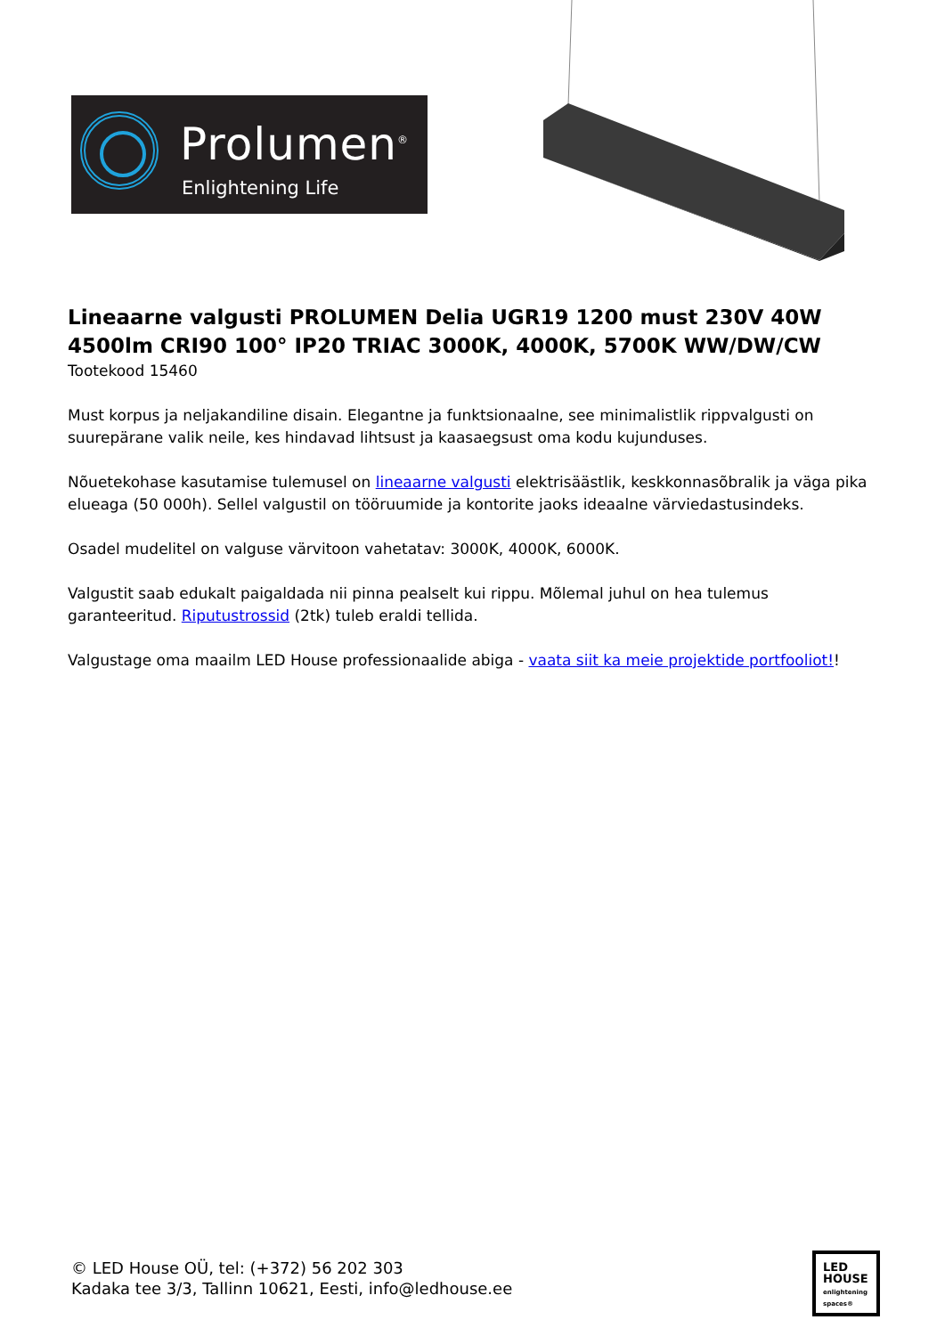Prolumen<sup>®</sup>
Enlightening Life
Lineaarne valgusti PROLUMEN Delia UGR19 1200 must 230V 40W 4500lm CRI90 100° IP20 TRIAC 3000K, 4000K, 5700K WW/DW/CW
Tootekood 15460
Must korpus ja neljakandiline disain. Elegantne ja funktsionaalne, see minimalistlik rippvalgusti on suurepärane valik neile, kes hindavad lihtsust ja kaasaegsust oma kodu kujunduses.
Nõuetekohase kasutamise tulemusel on lineaarne valgusti elektrisäästlik, keskkonnasõbralik ja väga pika elueaga (50 000h). Sellel valgustil on tööruumide ja kontorite jaoks ideaalne värviedastusindeks.
Osadel mudelitel on valguse värvitoon vahetatav: 3000K, 4000K, 6000K.
Valgustit saab edukalt paigaldada nii pinna pealselt kui rippu. Mõlemal juhul on hea tulemus garanteeritud. Riputustrossid (2tk) tuleb eraldi tellida.
Valgustage oma maailm LED House professionaalide abiga - vaata siit ka meie projektide portfooliot!!
© LED House OÜ, tel: (+372) 56 202 303
Kadaka tee 3/3, Tallinn 10621, Eesti, info@ledhouse.ee
LED
HOUSE
enlightening spaces®